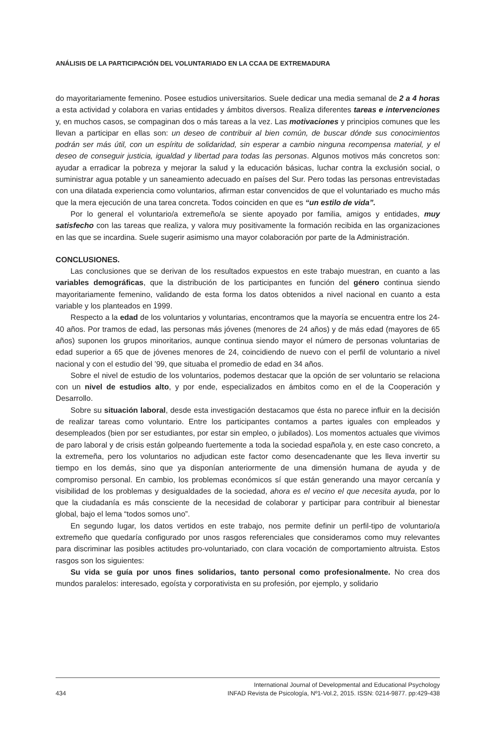ANÁLISIS DE LA PARTICIPACIÓN DEL VOLUNTARIADO EN LA CCAA DE EXTREMADURA
do mayoritariamente femenino. Posee estudios universitarios. Suele dedicar una media semanal de 2 a 4 horas a esta actividad y colabora en varias entidades y ámbitos diversos. Realiza diferentes tareas e intervenciones y, en muchos casos, se compaginan dos o más tareas a la vez. Las motivaciones y principios comunes que les llevan a participar en ellas son: un deseo de contribuir al bien común, de buscar dónde sus conocimientos podrán ser más útil, con un espíritu de solidaridad, sin esperar a cambio ninguna recompensa material, y el deseo de conseguir justicia, igualdad y libertad para todas las personas. Algunos motivos más concretos son: ayudar a erradicar la pobreza y mejorar la salud y la educación básicas, luchar contra la exclusión social, o suministrar agua potable y un saneamiento adecuado en países del Sur. Pero todas las personas entrevistadas con una dilatada experiencia como voluntarios, afirman estar convencidos de que el voluntariado es mucho más que la mera ejecución de una tarea concreta. Todos coinciden en que es “un estilo de vida”.
Por lo general el voluntario/a extremeño/a se siente apoyado por familia, amigos y entidades, muy satisfecho con las tareas que realiza, y valora muy positivamente la formación recibida en las organizaciones en las que se incardina. Suele sugerir asimismo una mayor colaboración por parte de la Administración.
CONCLUSIONES.
Las conclusiones que se derivan de los resultados expuestos en este trabajo muestran, en cuanto a las variables demográficas, que la distribución de los participantes en función del género continua siendo mayoritariamente femenino, validando de esta forma los datos obtenidos a nivel nacional en cuanto a esta variable y los planteados en 1999.
Respecto a la edad de los voluntarios y voluntarias, encontramos que la mayoría se encuentra entre los 24-40 años. Por tramos de edad, las personas más jóvenes (menores de 24 años) y de más edad (mayores de 65 años) suponen los grupos minoritarios, aunque continua siendo mayor el número de personas voluntarias de edad superior a 65 que de jóvenes menores de 24, coincidiendo de nuevo con el perfil de voluntario a nivel nacional y con el estudio del ’99, que situaba el promedio de edad en 34 años.
Sobre el nivel de estudio de los voluntarios, podemos destacar que la opción de ser voluntario se relaciona con un nivel de estudios alto, y por ende, especializados en ámbitos como en el de la Cooperación y Desarrollo.
Sobre su situación laboral, desde esta investigación destacamos que ésta no parece influir en la decisión de realizar tareas como voluntario. Entre los participantes contamos a partes iguales con empleados y desempleados (bien por ser estudiantes, por estar sin empleo, o jubilados). Los momentos actuales que vivimos de paro laboral y de crisis están golpeando fuertemente a toda la sociedad española y, en este caso concreto, a la extremeña, pero los voluntarios no adjudican este factor como desencadenante que les lleva invertir su tiempo en los demás, sino que ya disponían anteriormente de una dimensión humana de ayuda y de compromiso personal. En cambio, los problemas económicos sí que están generando una mayor cercanía y visibilidad de los problemas y desigualdades de la sociedad, ahora es el vecino el que necesita ayuda, por lo que la ciudadanía es más consciente de la necesidad de colaborar y participar para contribuir al bienestar global, bajo el lema “todos somos uno”.
En segundo lugar, los datos vertidos en este trabajo, nos permite definir un perfil-tipo de voluntario/a extremeño que quedaría configurado por unos rasgos referenciales que consideramos como muy relevantes para discriminar las posibles actitudes pro-voluntariado, con clara vocación de comportamiento altruista. Estos rasgos son los siguientes:
Su vida se guía por unos fines solidarios, tanto personal como profesionalmente. No crea dos mundos paralelos: interesado, egoísta y corporativista en su profesión, por ejemplo, y solidario
International Journal of Developmental and Educational Psychology
434 INFAD Revista de Psicología, Nº1-Vol.2, 2015. ISSN: 0214-9877. pp:429-438